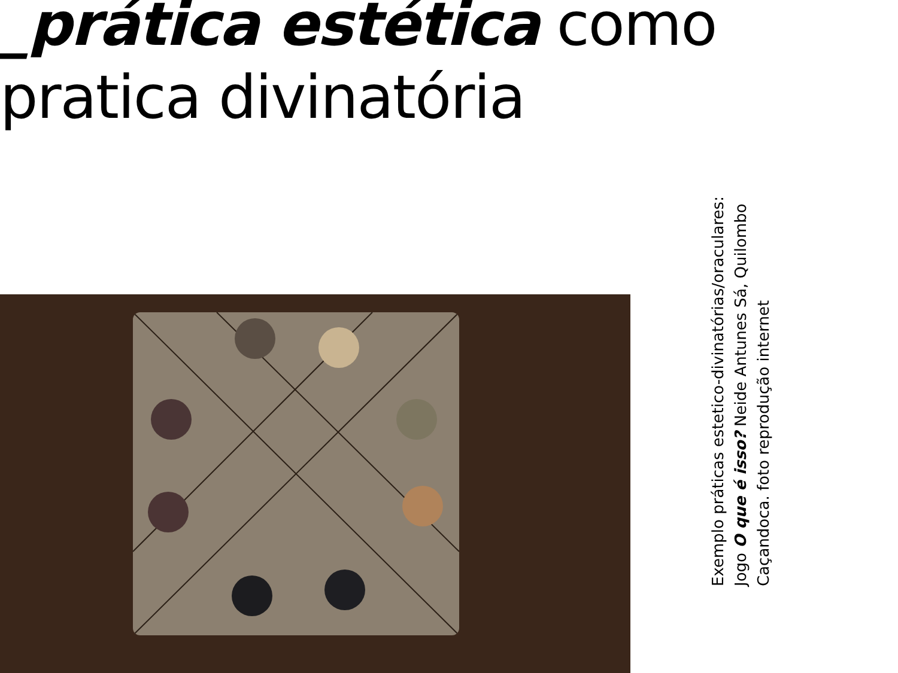_prática estética como
pratica divinatória
Exemplo práticas estetico-divinatórias/oraculares:
Jogo O que é isso? Neide Antunes Sá, Quilombo
Caçandoca. foto reprodução internet